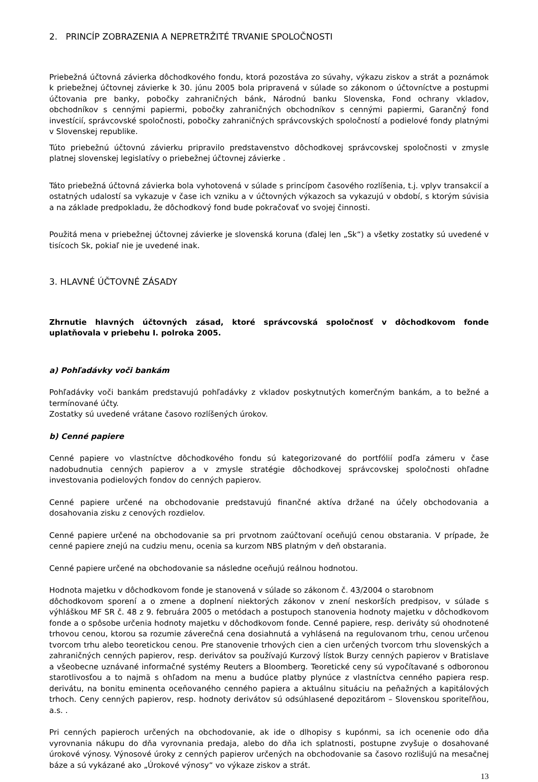2. PRINCÍP ZOBRAZENIA A NEPRETRŽITÉ TRVANIE SPOLOČNOSTI
Priebežná účtovná závierka dôchodkového fondu, ktorá pozostáva zo súvahy, výkazu ziskov a strát a poznámok k priebežnej účtovnej závierke k 30. júnu 2005 bola pripravená v súlade so zákonom o účtovníctve a postupmi účtovania pre banky, pobočky zahraničných bánk, Národnú banku Slovenska, Fond ochrany vkladov, obchodníkov s cennými papiermi, pobočky zahraničných obchodníkov s cennými papiermi, Garančný fond investícií, správcovské spoločnosti, pobočky zahraničných správcovských spoločností a podielové fondy platnými v Slovenskej republike.
Túto priebežnú účtovnú závierku pripravilo predstavenstvo dôchodkovej správcovskej spoločnosti v zmysle platnej slovenskej legislatívy o priebežnej účtovnej závierke .
Táto priebežná účtovná závierka bola vyhotovená v súlade s princípom časového rozlíšenia, t.j. vplyv transakcií a ostatných udalostí sa vykazuje v čase ich vzniku a v účtovných výkazoch sa vykazujú v období, s ktorým súvisia a na základe predpokladu, že dôchodkový fond bude pokračovať vo svojej činnosti.
Použitá mena v priebežnej účtovnej závierke je slovenská koruna (ďalej len „Sk“) a všetky zostatky sú uvedené v tisícoch Sk, pokiaľ nie je uvedené inak.
3. HLAVNÉ ÚČTOVNÉ ZÁSADY
Zhrnutie hlavných účtovných zásad, ktoré správcovská spoločnosť v dôchodkovom fonde uplatňovala v priebehu I. polroka 2005.
a) Pohľadávky voči bankám
Pohľadávky voči bankám predstavujú pohľadávky z vkladov poskytnutých komerčným bankám, a to bežné a termínované účty.
Zostatky sú uvedené vrátane časovo rozlíšených úrokov.
b) Cenné papiere
Cenné papiere vo vlastníctve dôchodkového fondu sú kategorizované do portfólií podľa zámeru v čase nadobudnutia cenných papierov a v zmysle stratégie dôchodkovej správcovskej spoločnosti ohľadne investovania podielových fondov do cenných papierov.
Cenné papiere určené na obchodovanie predstavujú finančné aktíva držané na účely obchodovania a dosahovania zisku z cenových rozdielov.
Cenné papiere určené na obchodovanie sa pri prvotnom zaúčtovaní oceňujú cenou obstarania. V prípade, že cenné papiere znejú na cudziu menu, ocenia sa kurzom NBS platným v deň obstarania.
Cenné papiere určené na obchodovanie sa následne oceňujú reálnou hodnotou.
Hodnota majetku v dôchodkovom fonde je stanovená v súlade so zákonom č. 43/2004 o starobnom
dôchodkovom sporení a o zmene a doplnení niektorých zákonov v znení neskorších predpisov, v súlade s výhláškou MF SR č. 48 z 9. februára 2005 o metódach a postupoch stanovenia hodnoty majetku v dôchodkovom fonde a o spôsobe určenia hodnoty majetku v dôchodkovom fonde. Cenné papiere, resp. deriváty sú ohodnotené trhovou cenou, ktorou sa rozumie záverečná cena dosiahnutá a vyhlásená na regulovanom trhu, cenou určenou tvorcom trhu alebo teoretickou cenou. Pre stanovenie trhových cien a cien určených tvorcom trhu slovenských a zahraničných cenných papierov, resp. derivátov sa používajú Kurzový lístok Burzy cenných papierov v Bratislave a všeobecne uznávané informačné systémy Reuters a Bloomberg. Teoretické ceny sú vypočítavané s odboronou starotlivosťou a to najmä s ohľadom na menu a budúce platby plynúce z vlastníctva cenného papiera resp. derivátu, na bonitu eminenta oceňovaného cenného papiera a aktuálnu situáciu na peňažných a kapitálových trhoch. Ceny cenných papierov, resp. hodnoty derivátov sú odsúhlasené depozitárom – Slovenskou sporiteľňou, a.s. .
Pri cenných papieroch určených na obchodovanie, ak ide o dlhopisy s kupónmi, sa ich ocenenie odo dňa vyrovnania nákupu do dňa vyrovnania predaja, alebo do dňa ich splatnosti, postupne zvyšuje o dosahované úrokové výnosy. Výnosové úroky z cenných papierov určených na obchodovanie sa časovo rozlišujú na mesačnej báze a sú vykázané ako „Úrokové výnosy“ vo výkaze ziskov a strát.
13